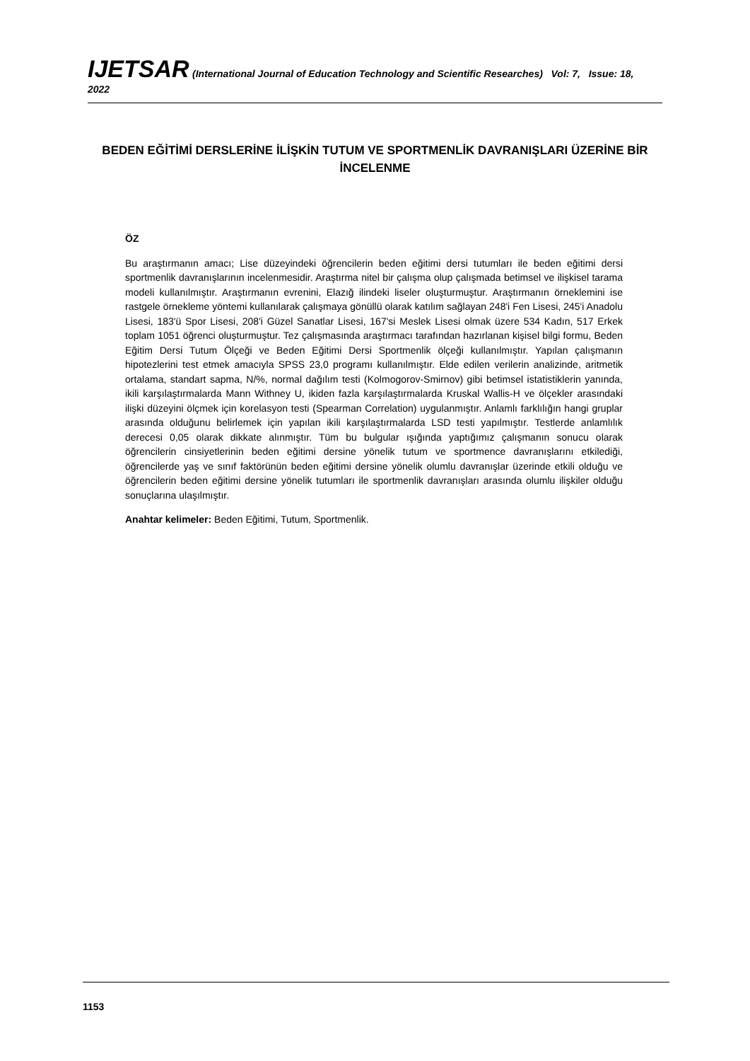IJETSAR (International Journal of Education Technology and Scientific Researches) Vol: 7, Issue: 18, 2022
BEDEN EĞİTİMİ DERSLERİNE İLİŞKİN TUTUM VE SPORTMENLİK DAVRANIŞLARI ÜZERİNE BİR İNCELENME
ÖZ
Bu araştırmanın amacı; Lise düzeyindeki öğrencilerin beden eğitimi dersi tutumları ile beden eğitimi dersi sportmenlik davranışlarının incelenmesidir. Araştırma nitel bir çalışma olup çalışmada betimsel ve ilişkisel tarama modeli kullanılmıştır. Araştırmanın evrenini, Elazığ ilindeki liseler oluşturmuştur. Araştırmanın örneklemini ise rastgele örnekleme yöntemi kullanılarak çalışmaya gönüllü olarak katılım sağlayan 248'i Fen Lisesi, 245'i Anadolu Lisesi, 183'ü Spor Lisesi, 208'i Güzel Sanatlar Lisesi, 167'si Meslek Lisesi olmak üzere 534 Kadın, 517 Erkek toplam 1051 öğrenci oluşturmuştur. Tez çalışmasında araştırmacı tarafından hazırlanan kişisel bilgi formu, Beden Eğitim Dersi Tutum Ölçeği ve Beden Eğitimi Dersi Sportmenlik ölçeği kullanılmıştır. Yapılan çalışmanın hipotezlerini test etmek amacıyla SPSS 23,0 programı kullanılmıştır. Elde edilen verilerin analizinde, aritmetik ortalama, standart sapma, N/%, normal dağılım testi (Kolmogorov-Smirnov) gibi betimsel istatistiklerin yanında, ikili karşılaştırmalarda Mann Withney U, ikiden fazla karşılaştırmalarda Kruskal Wallis-H ve ölçekler arasındaki ilişki düzeyini ölçmek için korelasyon testi (Spearman Correlation) uygulanmıştır. Anlamlı farklılığın hangi gruplar arasında olduğunu belirlemek için yapılan ikili karşılaştırmalarda LSD testi yapılmıştır. Testlerde anlamlılık derecesi 0,05 olarak dikkate alınmıştır. Tüm bu bulgular ışığında yaptığımız çalışmanın sonucu olarak öğrencilerin cinsiyetlerinin beden eğitimi dersine yönelik tutum ve sportmence davranışlarını etkilediği, öğrencilerde yaş ve sınıf faktörünün beden eğitimi dersine yönelik olumlu davranışlar üzerinde etkili olduğu ve öğrencilerin beden eğitimi dersine yönelik tutumları ile sportmenlik davranışları arasında olumlu ilişkiler olduğu sonuçlarına ulaşılmıştır.
Anahtar kelimeler: Beden Eğitimi, Tutum, Sportmenlik.
1153